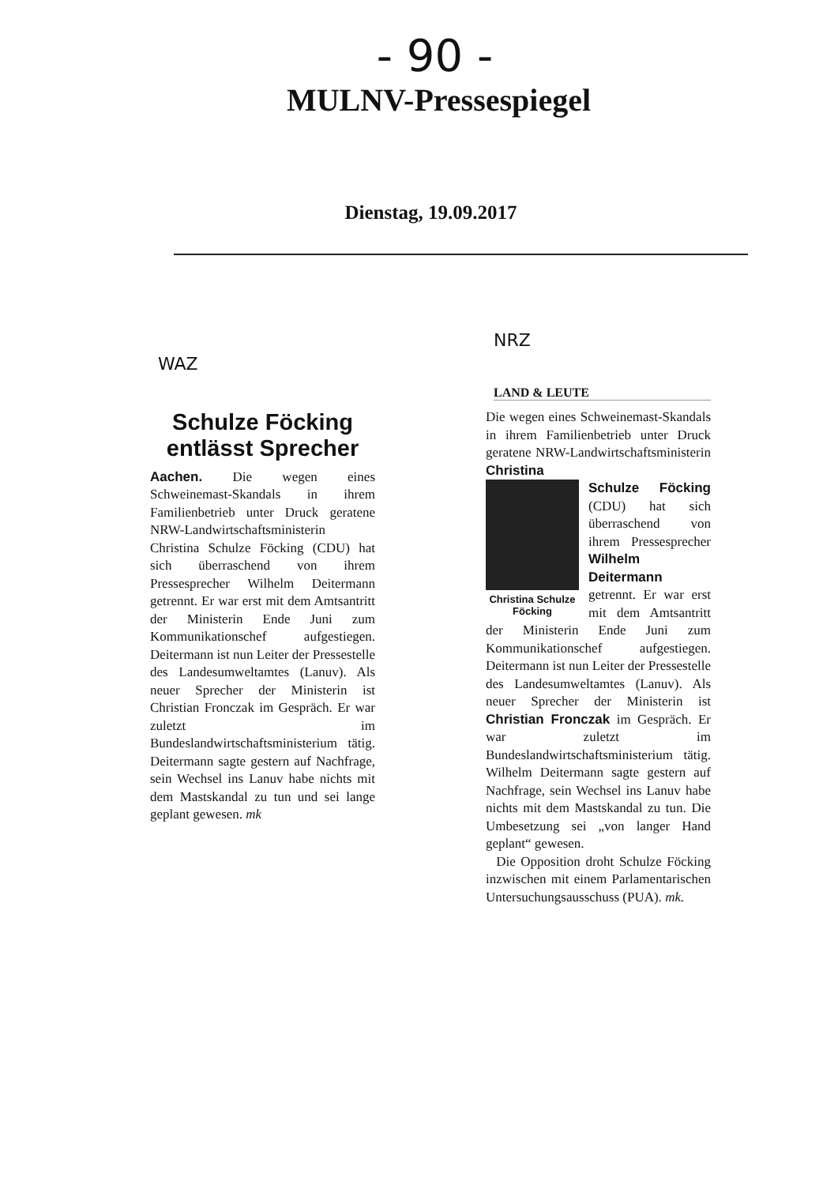- 90 -
MULNV-Pressespiegel
Dienstag, 19.09.2017
WAZ
Schulze Föcking entlässt Sprecher
Aachen. Die wegen eines Schweinemast-Skandals in ihrem Familienbetrieb unter Druck geratene NRW-Landwirtschaftsministerin Christina Schulze Föcking (CDU) hat sich überraschend von ihrem Pressesprecher Wilhelm Deitermann getrennt. Er war erst mit dem Amtsantritt der Ministerin Ende Juni zum Kommunikationschef aufgestiegen. Deitermann ist nun Leiter der Pressestelle des Landesumweltamtes (Lanuv). Als neuer Sprecher der Ministerin ist Christian Fronczak im Gespräch. Er war zuletzt im Bundeslandwirtschaftsministerium tätig. Deitermann sagte gestern auf Nachfrage, sein Wechsel ins Lanuv habe nichts mit dem Mastskandal zu tun und sei lange geplant gewesen. mk
NRZ
LAND & LEUTE
Die wegen eines Schweinemast-Skandals in ihrem Familienbetrieb unter Druck geratene NRW-Landwirtschaftsministerin Christina
Christina Schulze Föcking
Schulze Föcking (CDU) hat sich überraschend von ihrem Pressesprecher Wilhelm Deitermann getrennt. Er war erst mit dem Amtsantritt der Ministerin Ende Juni zum Kommunikationschef aufgestiegen. Deitermann ist nun Leiter der Pressestelle des Landesumweltamtes (Lanuv). Als neuer Sprecher der Ministerin ist Christian Fronczak im Gespräch. Er war zuletzt im Bundeslandwirtschaftsministerium tätig. Wilhelm Deitermann sagte gestern auf Nachfrage, sein Wechsel ins Lanuv habe nichts mit dem Mastskandal zu tun. Die Umbesetzung sei „von langer Hand geplant“ gewesen.
Die Opposition droht Schulze Föcking inzwischen mit einem Parlamentarischen Untersuchungsausschuss (PUA). mk.